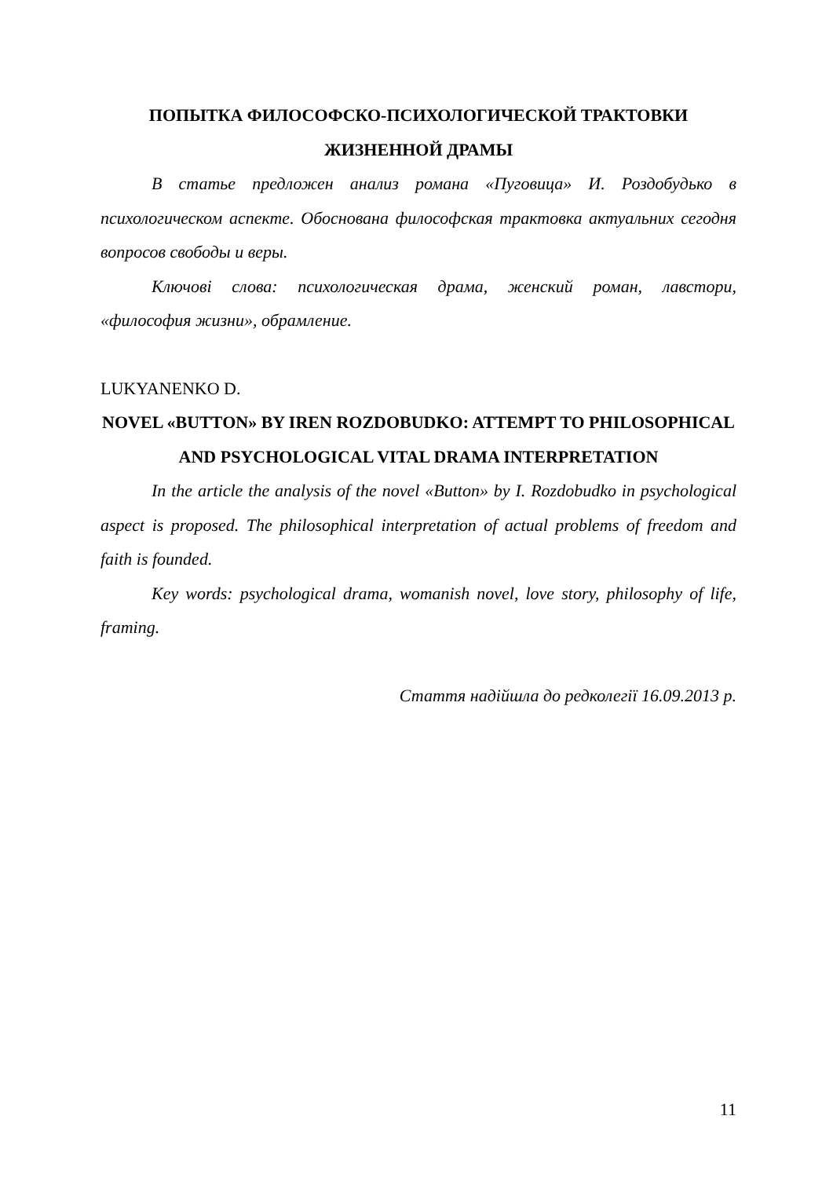ПОПЫТКА ФИЛОСОФСКО-ПСИХОЛОГИЧЕСКОЙ ТРАКТОВКИ ЖИЗНЕННОЙ ДРАМЫ
В статье предложен анализ романа «Пуговица» И. Роздобудько в психологическом аспекте. Обоснована философская трактовка актуальних сегодня вопросов свободы и веры.
Ключові слова: психологическая драма, женский роман, лавстори, «философия жизни», обрамление.
LUKYANENKO D.
NOVEL «BUTTON» BY IREN ROZDOBUDKO: ATTEMPT TO PHILOSOPHICAL AND PSYCHOLOGICAL VITAL DRAMA INTERPRETATION
In the article the analysis of the novel «Button» by I. Rozdobudko in psychological aspect is proposed. The philosophical interpretation of actual problems of freedom and faith is founded.
Key words: psychological drama, womanish novel, love story, philosophy of life, framing.
Стаття надійшла до редколегії 16.09.2013 р.
11